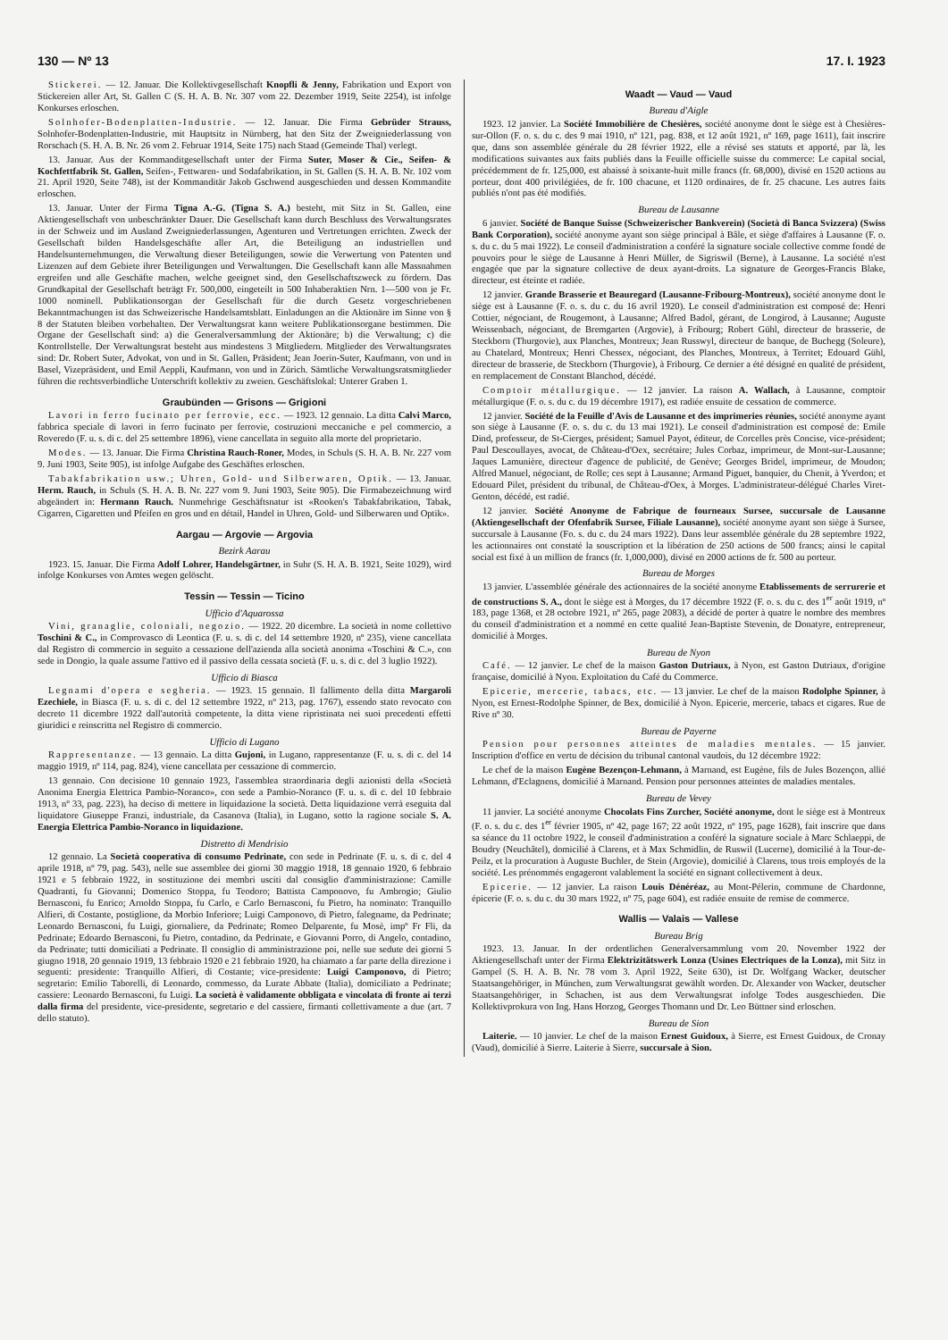130 — Nº 13 17. I. 1923
Stickerei. — 12. Januar. Die Kollektivgesellschaft Knopfli & Jenny, Fabrikation und Export von Stickereien aller Art, St. Gallen C (S. H. A. B. Nr. 307 vom 22. Dezember 1919, Seite 2254), ist infolge Konkurses erloschen.
Solnhofer-Bodenplatten-Industrie. — 12. Januar. Die Firma Gebrüder Strauss, Solnhofer-Bodenplatten-Industrie, mit Hauptsitz in Nürnberg, hat den Sitz der Zweigniederlassung von Rorschach (S. H. A. B. Nr. 26 vom 2. Februar 1914, Seite 175) nach Staad (Gemeinde Thal) verlegt.
13. Januar. Aus der Kommanditgesellschaft unter der Firma Suter, Moser & Cie., Seifen- & Kochfettfabrik St. Gallen, Seifen-, Fettwaren- und Sodafabrikation, in St. Gallen (S. H. A. B. Nr. 102 vom 21. April 1920, Seite 748), ist der Kommanditär Jakob Gschwend ausgeschieden und dessen Kommandite erloschen.
13. Januar. Unter der Firma Tigna A.-G. (Tigna S. A.) besteht, mit Sitz in St. Gallen, eine Aktiengesellschaft von unbeschränkter Dauer. Die Gesellschaft kann durch Beschluss des Verwaltungsrates in der Schweiz und im Ausland Zweigniederlassungen, Agenturen und Vertretungen errichten. Zweck der Gesellschaft bilden Handelsgeschäfte aller Art, die Beteiligung an industriellen und Handelsunternehmungen, die Verwaltung dieser Beteiligungen, sowie die Verwertung von Patenten und Lizenzen auf dem Gebiete ihrer Beteiligungen und Verwaltungen. Die Gesellschaft kann alle Massnahmen ergreifen und alle Geschäfte machen, welche geeignet sind, den Gesellschaftszweck zu fördern. Das Grundkapital der Gesellschaft beträgt Fr. 500,000, eingeteilt in 500 Inhaberaktien Nrn. 1—500 von je Fr. 1000 nominell. Publikationsorgan der Gesellschaft für die durch Gesetz vorgeschriebenen Bekanntmachungen ist das Schweizerische Handelsamtsblatt. Einladungen an die Aktionäre im Sinne von § 8 der Statuten bleiben vorbehalten. Der Verwaltungsrat kann weitere Publikationsorgane bestimmen. Die Organe der Gesellschaft sind: a) die Generalversammlung der Aktionäre; b) die Verwaltung; c) die Kontrollstelle. Der Verwaltungsrat besteht aus mindestens 3 Mitgliedern. Mitglieder des Verwaltungsrates sind: Dr. Robert Suter, Advokat, von und in St. Gallen, Präsident; Jean Joerin-Suter, Kaufmann, von und in Basel, Vizepräsident, und Emil Aeppli, Kaufmann, von und in Zürich. Sämtliche Verwaltungsratsmitglieder führen die rechtsverbindliche Unterschrift kollektiv zu zweien. Geschäftslokal: Unterer Graben 1.
Graubünden — Grisons — Grigioni
Lavori in ferro fucinato per ferrovie, ecc. — 1923. 12 gennaio. La ditta Calvi Marco, fabbrica speciale di lavori in ferro fucinato per ferrovie, costruzioni meccaniche e pel commercio, a Roveredo (F. u. s. di c. del 25 settembre 1896), viene cancellata in seguito alla morte del proprietario.
Modes. — 13. Januar. Die Firma Christina Rauch-Roner, Modes, in Schuls (S. H. A. B. Nr. 227 vom 9. Juni 1903, Seite 905), ist infolge Aufgabe des Geschäftes erloschen.
Tabakfabrikation usw.; Uhren, Gold- und Silberwaren, Optik. — 13. Januar. Herm. Rauch, in Schuls (S. H. A. B. Nr. 227 vom 9. Juni 1903, Seite 905). Die Firmabezeichnung wird abgeändert in: Hermann Rauch. Nunmehrige Geschäftsnatur ist «Rooken's Tabakfabrikation, Tabak, Cigarren, Cigaretten und Pfeifen en gros und en détail, Handel in Uhren, Gold- und Silberwaren und Optik».
Aargau — Argovie — Argovia
Bezirk Aarau
1923. 15. Januar. Die Firma Adolf Lohrer, Handelsgärtner, in Suhr (S. H. A. B. 1921, Seite 1029), wird infolge Konkurses von Amtes wegen gelöscht.
Tessin — Tessin — Ticino
Ufficio d'Aquarossa
Vini, granaglie, coloniali, negozio. — 1922. 20 dicembre. La società in nome collettivo Toschini & C., in Comprovasco di Leontica (F. u. s. di c. del 14 settembre 1920, nº 235), viene cancellata dal Registro di commercio in seguito a cessazione dell'azienda alla società anonima «Toschini & C.», con sede in Dongio, la quale assume l'attivo ed il passivo della cessata società (F. u. s. di c. del 3 luglio 1922).
Ufficio di Biasca
Legnami d'opera e segheria. — 1923. 15 gennaio. Il fallimento della ditta Margaroli Ezechiele, in Biasca (F. u. s. di c. del 12 settembre 1922, nº 213, pag. 1767), essendo stato revocato con decreto 11 dicembre 1922 dall'autorità competente, la ditta viene ripristinata nei suoi precedenti effetti giuridici e reinscritta nel Registro di commercio.
Ufficio di Lugano
Rappresentanze. — 13 gennaio. La ditta Gujoni, in Lugano, rappresentanze (F. u. s. di c. del 14 maggio 1919, nº 114, pag. 824), viene cancellata per cessazione di commercio.
13 gennaio. Con decisione 10 gennaio 1923, l'assemblea straordinaria degli azionisti della «Società Anonima Energia Elettrica Pambio-Noranco», con sede a Pambio-Noranco (F. u. s. di c. del 10 febbraio 1913, nº 33, pag. 223), ha deciso di mettere in liquidazione la società. Detta liquidazione verrà eseguita dal liquidatore Giuseppe Franzi, industriale, da Casanova (Italia), in Lugano, sotto la ragione sociale S. A. Energia Elettrica Pambio-Noranco in liquidazione.
Distretto di Mendrisio
12 gennaio. La Società cooperativa di consumo Pedrinate, con sede in Pedrinate (F. u. s. di c. del 4 aprile 1918, nº 79, pag. 543), nelle sue assemblee dei giorni 30 maggio 1918, 18 gennaio 1920, 6 febbraio 1921 e 5 febbraio 1922, in sostituzione dei membri usciti dal consiglio d'amministrazione: Camille Quadranti, fu Giovanni; Domenico Stoppa, fu Teodoro; Battista Camponovo, fu Ambrogio; Giulio Bernasconi, fu Enrico; Arnoldo Stoppa, fu Carlo, e Carlo Bernasconi, fu Pietro, ha nominato: Tranquillo Alfieri, di Costante, postiglione, da Morbio Inferiore; Luigi Camponovo, di Pietro, falegname, da Pedrinate; Leonardo Bernasconi, fu Luigi, giornaliere, da Pedrinate; Romeo Delparente, fu Mosè, impº Fr Fli, da Pedrinate; Edoardo Bernasconi, fu Pietro, contadino, da Pedrinate, e Giovanni Porro, di Angelo, contadino, da Pedrinate; tutti domiciliati a Pedrinate. Il consiglio di amministrazione poi, nelle sue sedute dei giorni 5 giugno 1918, 20 gennaio 1919, 13 febbraio 1920 e 21 febbraio 1920, ha chiamato a far parte della direzione i seguenti: presidente: Tranquillo Alfieri, di Costante; vice-presidente: Luigi Camponovo, di Pietro; segretario: Emilio Taborelli, di Leonardo, commesso, da Lurate Abbate (Italia), domiciliato a Pedrinate; cassiere: Leonardo Bernasconi, fu Luigi. La società è validamente obbligata e vincolata di fronte ai terzi dalla firma del presidente, vice-presidente, segretario e del cassiere, firmanti collettivamente a due (art. 7 dello statuto).
Waadt — Vaud — Vaud
Bureau d'Aigle
1923. 12 janvier. La Société Immobilière de Chesières, société anonyme dont le siège est à Chesières-sur-Ollon (F. o. s. du c. des 9 mai 1910, nº 121, pag. 838, et 12 août 1921, nº 169, page 1611), fait inscrire que, dans son assemblée générale du 28 février 1922, elle a révisé ses statuts et apporté, par là, les modifications suivantes aux faits publiés dans la Feuille officielle suisse du commerce: Le capital social, précédemment de fr. 125,000, est abaissé à soixante-huit mille francs (fr. 68,000), divisé en 1520 actions au porteur, dont 400 privilégiées, de fr. 100 chacune, et 1120 ordinaires, de fr. 25 chacune. Les autres faits publiés n'ont pas été modifiés.
Bureau de Lausanne
6 janvier. Société de Banque Suisse (Schweizerischer Bankverein) (Società di Banca Svizzera) (Swiss Bank Corporation), société anonyme ayant son siège principal à Bâle, et siège d'affaires à Lausanne (F. o. s. du c. du 5 mai 1922). Le conseil d'administration a conféré la signature sociale collective comme fondé de pouvoirs pour le siège de Lausanne à Henri Müller, de Sigriswil (Berne), à Lausanne. La société n'est engagée que par la signature collective de deux ayant-droits. La signature de Georges-Francis Blake, directeur, est éteinte et radiée.
12 janvier. Grande Brasserie et Beauregard (Lausanne-Fribourg-Montreux), société anonyme dont le siège est à Lausanne (F. o. s. du c. du 16 avril 1920). Le conseil d'administration est composé de: Henri Cottier, négociant, de Rougemont, à Lausanne; Alfred Badol, gérant, de Longirod, à Lausanne; Auguste Weissenbach, négociant, de Bremgarten (Argovie), à Fribourg; Robert Gühl, directeur de brasserie, de Steckborn (Thurgovie), aux Planches, Montreux; Jean Russwyl, directeur de banque, de Buchegg (Soleure), au Chatelard, Montreux; Henri Chessex, négociant, des Planches, Montreux, à Territet; Edouard Gühl, directeur de brasserie, de Steckborn (Thurgovie), à Fribourg. Ce dernier a été désigné en qualité de président, en remplacement de Constant Blanchod, décédé.
Comptoir métallurgique. — 12 janvier. La raison A. Wallach, à Lausanne, comptoir métallurgique (F. o. s. du c. du 19 décembre 1917), est radiée ensuite de cessation de commerce.
12 janvier. Société de la Feuille d'Avis de Lausanne et des imprimeries réunies, société anonyme ayant son siège à Lausanne (F. o. s. du c. du 13 mai 1921). Le conseil d'administration est composé de: Emile Dind, professeur, de St-Cierges, président; Samuel Payot, éditeur, de Corcelles près Concise, vice-président; Paul Descoullayes, avocat, de Château-d'Oex, secrétaire; Jules Corbaz, imprimeur, de Mont-sur-Lausanne; Jaques Lamunière, directeur d'agence de publicité, de Genève; Georges Bridel, imprimeur, de Moudon; Alfred Manuel, négociant, de Rolle; ces sept à Lausanne; Armand Piguet, banquier, du Chenit, à Yverdon; et Edouard Pilet, président du tribunal, de Château-d'Oex, à Morges. L'administrateur-délégué Charles Viret-Genton, décédé, est radié.
12 janvier. Société Anonyme de Fabrique de fourneaux Sursee, succursale de Lausanne (Aktiengesellschaft der Ofenfabrik Sursee, Filiale Lausanne), société anonyme ayant son siège à Sursee, succursale à Lausanne (Fo. s. du c. du 24 mars 1922). Dans leur assemblée générale du 28 septembre 1922, les actionnaires ont constaté la souscription et la libération de 250 actions de 500 francs; ainsi le capital social est fixé à un million de francs (fr. 1,000,000), divisé en 2000 actions de fr. 500 au porteur.
Bureau de Morges
13 janvier. L'assemblée générale des actionnaires de la société anonyme Etablissements de serrurerie et de constructions S. A., dont le siège est à Morges, du 17 décembre 1922 (F. o. s. du c. des 1<sup>er</sup> août 1919, nº 183, page 1368, et 28 octobre 1921, nº 265, page 2083), a décidé de porter à quatre le nombre des membres du conseil d'administration et a nommé en cette qualité Jean-Baptiste Stevenin, de Donatyre, entrepreneur, domicilié à Morges.
Bureau de Nyon
Café. — 12 janvier. Le chef de la maison Gaston Dutriaux, à Nyon, est Gaston Dutriaux, d'origine française, domicilié à Nyon. Exploitation du Café du Commerce.
Epicerie, mercerie, tabacs, etc. — 13 janvier. Le chef de la maison Rodolphe Spinner, à Nyon, est Ernest-Rodolphe Spinner, de Bex, domicilié à Nyon. Epicerie, mercerie, tabacs et cigares. Rue de Rive nº 30.
Bureau de Payerne
Pension pour personnes atteintes de maladies mentales. — 15 janvier. Inscription d'office en vertu de décision du tribunal cantonal vaudois, du 12 décembre 1922:
Le chef de la maison Eugène Bezençon-Lehmann, à Marnand, est Eugène, fils de Jules Bozençon, allié Lehmann, d'Eclagnens, domicilié à Marnand. Pension pour personnes atteintes de maladies mentales.
Bureau de Vevey
11 janvier. La société anonyme Chocolats Fins Zurcher, Société anonyme, dont le siège est à Montreux (F. o. s. du c. des 1<sup>er</sup> février 1905, nº 42, page 167; 22 août 1922, nº 195, page 1628), fait inscrire que dans sa séance du 11 octobre 1922, le conseil d'administration a conféré la signature sociale à Marc Schlaeppi, de Boudry (Neuchâtel), domicilié à Clarens, et à Max Schmidlin, de Ruswil (Lucerne), domicilié à la Tour-de-Peilz, et la procuration à Auguste Buchler, de Stein (Argovie), domicilié à Clarens, tous trois employés de la société. Les prénommés engageront valablement la société en signant collectivement à deux.
Epicerie. — 12 janvier. La raison Louis Dénéréaz, au Mont-Pélerin, commune de Chardonne, épicerie (F. o. s. du c. du 30 mars 1922, nº 75, page 604), est radiée ensuite de remise de commerce.
Wallis — Valais — Vallese
Bureau Brig
1923. 13. Januar. In der ordentlichen Generalversammlung vom 20. November 1922 der Aktiengesellschaft unter der Firma Elektrizitätswerk Lonza (Usines Electriques de la Lonza), mit Sitz in Gampel (S. H. A. B. Nr. 78 vom 3. April 1922, Seite 630), ist Dr. Wolfgang Wacker, deutscher Staatsangehöriger, in München, zum Verwaltungsrat gewählt worden. Dr. Alexander von Wacker, deutscher Staatsangehöriger, in Schachen, ist aus dem Verwaltungsrat infolge Todes ausgeschieden. Die Kollektivprokura von Ing. Hans Horzog, Georges Thomann und Dr. Leo Büttner sind erloschen.
Bureau de Sion
Laiterie. — 10 janvier. Le chef de la maison Ernest Guidoux, à Sierre, est Ernest Guidoux, de Cronay (Vaud), domicilié à Sierre. Laiterie à Sierre, succursale à Sion.